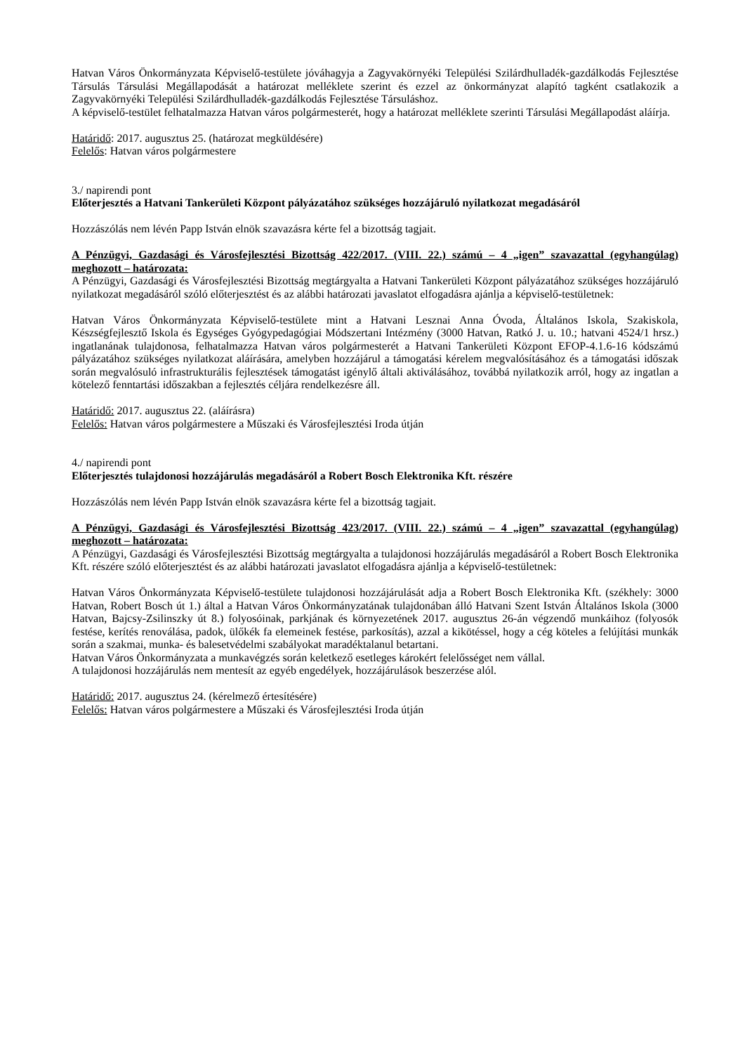Hatvan Város Önkormányzata Képviselő-testülete jóváhagyja a Zagyvakörnyéki Települési Szilárdhulladék-gazdálkodás Fejlesztése Társulás Társulási Megállapodását a határozat melléklete szerint és ezzel az önkormányzat alapító tagként csatlakozik a Zagyvakörnyéki Települési Szilárdhulladék-gazdálkodás Fejlesztése Társuláshoz.
A képviselő-testület felhatalmazza Hatvan város polgármesterét, hogy a határozat melléklete szerinti Társulási Megállapodást aláírja.
Határidő: 2017. augusztus 25. (határozat megküldésére)
Felelős: Hatvan város polgármestere
3./ napirendi pont
Előterjesztés a Hatvani Tankerületi Központ pályázatához szükséges hozzájáruló nyilatkozat megadásáról
Hozzászólás nem lévén Papp István elnök szavazásra kérte fel a bizottság tagjait.
A Pénzügyi, Gazdasági és Városfejlesztési Bizottság 422/2017. (VIII. 22.) számú – 4 „igen” szavazattal (egyhangúlag) meghozott – határozata:
A Pénzügyi, Gazdasági és Városfejlesztési Bizottság megtárgyalta a Hatvani Tankerületi Központ pályázatához szükséges hozzájáruló nyilatkozat megadásáról szóló előterjesztést és az alábbi határozati javaslatot elfogadásra ajánlja a képviselő-testületnek:
Hatvan Város Önkormányzata Képviselő-testülete mint a Hatvani Lesznai Anna Óvoda, Általános Iskola, Szakiskola, Készségfejlesztő Iskola és Egységes Gyógypedagógiai Módszertani Intézmény (3000 Hatvan, Ratkó J. u. 10.; hatvani 4524/1 hrsz.) ingatlanának tulajdonosa, felhatalmazza Hatvan város polgármesterét a Hatvani Tankerületi Központ EFOP-4.1.6-16 kódszámú pályázatához szükséges nyilatkozat aláírására, amelyben hozzájárul a támogatási kérelem megvalósításához és a támogatási időszak során megvalósuló infrastrukturális fejlesztések támogatást igénylő általi aktiválásához, továbbá nyilatkozik arról, hogy az ingatlan a kötelező fenntartási időszakban a fejlesztés céljára rendelkezésre áll.
Határidő: 2017. augusztus 22. (aláírásra)
Felelős: Hatvan város polgármestere a Műszaki és Városfejlesztési Iroda útján
4./ napirendi pont
Előterjesztés tulajdonosi hozzájárulás megadásáról a Robert Bosch Elektronika Kft. részére
Hozzászólás nem lévén Papp István elnök szavazásra kérte fel a bizottság tagjait.
A Pénzügyi, Gazdasági és Városfejlesztési Bizottság 423/2017. (VIII. 22.) számú – 4 „igen” szavazattal (egyhangúlag) meghozott – határozata:
A Pénzügyi, Gazdasági és Városfejlesztési Bizottság megtárgyalta a tulajdonosi hozzájárulás megadásáról a Robert Bosch Elektronika Kft. részére szóló előterjesztést és az alábbi határozati javaslatot elfogadásra ajánlja a képviselő-testületnek:
Hatvan Város Önkormányzata Képviselő-testülete tulajdonosi hozzájárulását adja a Robert Bosch Elektronika Kft. (székhely: 3000 Hatvan, Robert Bosch út 1.) által a Hatvan Város Önkormányzatának tulajdonában álló Hatvani Szent István Általános Iskola (3000 Hatvan, Bajcsy-Zsilinszky út 8.) folyosóinak, parkjának és környezetének 2017. augusztus 26-án végzendő munkáihoz (folyosók festése, kerítés renoválása, padok, ülőkék fa elemeinek festése, parkosítás), azzal a kikötéssel, hogy a cég köteles a felújítási munkák során a szakmai, munka- és balesetvédelmi szabályokat maradéktalanul betartani.
Hatvan Város Önkormányzata a munkavégzés során keletkező esetleges károkért felelősséget nem vállal.
A tulajdonosi hozzájárulás nem mentesít az egyéb engedélyek, hozzájárulások beszerzése alól.
Határidő: 2017. augusztus 24. (kérelmező értesítésére)
Felelős: Hatvan város polgármestere a Műszaki és Városfejlesztési Iroda útján